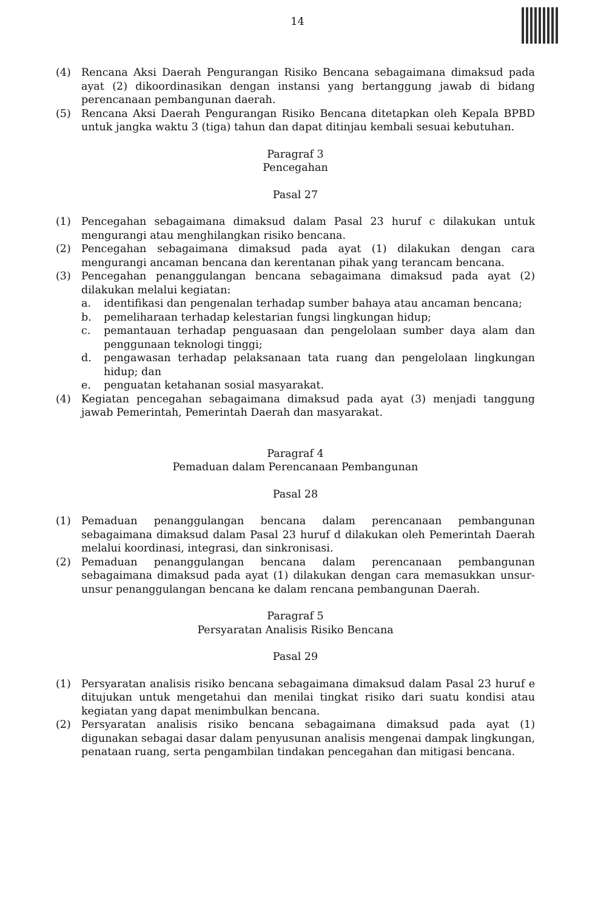14
(4) Rencana Aksi Daerah Pengurangan Risiko Bencana sebagaimana dimaksud pada ayat (2) dikoordinasikan dengan instansi yang bertanggung jawab di bidang perencanaan pembangunan daerah.
(5) Rencana Aksi Daerah Pengurangan Risiko Bencana ditetapkan oleh Kepala BPBD untuk jangka waktu 3 (tiga) tahun dan dapat ditinjau kembali sesuai kebutuhan.
Paragraf 3
Pencegahan
Pasal 27
(1) Pencegahan sebagaimana dimaksud dalam Pasal 23 huruf c dilakukan untuk mengurangi atau menghilangkan risiko bencana.
(2) Pencegahan sebagaimana dimaksud pada ayat (1) dilakukan dengan cara mengurangi ancaman bencana dan kerentanan pihak yang terancam bencana.
(3) Pencegahan penanggulangan bencana sebagaimana dimaksud pada ayat (2) dilakukan melalui kegiatan:
a. identifikasi dan pengenalan terhadap sumber bahaya atau ancaman bencana;
b. pemeliharaan terhadap kelestarian fungsi lingkungan hidup;
c. pemantauan terhadap penguasaan dan pengelolaan sumber daya alam dan penggunaan teknologi tinggi;
d. pengawasan terhadap pelaksanaan tata ruang dan pengelolaan lingkungan hidup; dan
e. penguatan ketahanan sosial masyarakat.
(4) Kegiatan pencegahan sebagaimana dimaksud pada ayat (3) menjadi tanggung jawab Pemerintah, Pemerintah Daerah dan masyarakat.
Paragraf 4
Pemaduan dalam Perencanaan Pembangunan
Pasal 28
(1) Pemaduan penanggulangan bencana dalam perencanaan pembangunan sebagaimana dimaksud dalam Pasal 23 huruf d dilakukan oleh Pemerintah Daerah melalui koordinasi, integrasi, dan sinkronisasi.
(2) Pemaduan penanggulangan bencana dalam perencanaan pembangunan sebagaimana dimaksud pada ayat (1) dilakukan dengan cara memasukkan unsur-unsur penanggulangan bencana ke dalam rencana pembangunan Daerah.
Paragraf 5
Persyaratan Analisis Risiko Bencana
Pasal 29
(1) Persyaratan analisis risiko bencana sebagaimana dimaksud dalam Pasal 23 huruf e ditujukan untuk mengetahui dan menilai tingkat risiko dari suatu kondisi atau kegiatan yang dapat menimbulkan bencana.
(2) Persyaratan analisis risiko bencana sebagaimana dimaksud pada ayat (1) digunakan sebagai dasar dalam penyusunan analisis mengenai dampak lingkungan, penataan ruang, serta pengambilan tindakan pencegahan dan mitigasi bencana.